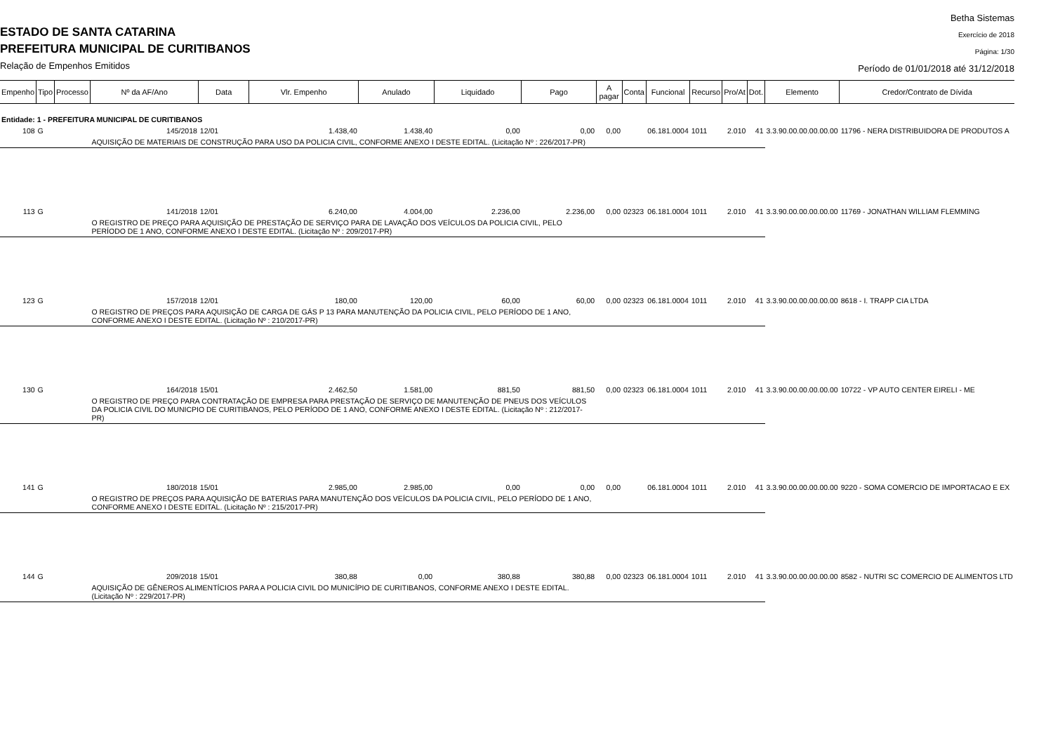ESTADO DE SANTA CATARINA
PREFEITURA MUNICIPAL DE CURITIBANOS
Relação de Empenhos Emitidos
Betha Sistemas
Exercício de 2018
Página: 1/30
Período de 01/01/2018 até 31/12/2018
| Empenho | Tipo | Processo | Nº da AF/Ano | Data | Vlr. Empenho | Anulado | Liquidado | Pago | A pagar | Conta | Funcional | Recurso | Pro/At | Dot. | Elemento | Credor/Contrato de Dívida |
| --- | --- | --- | --- | --- | --- | --- | --- | --- | --- | --- | --- | --- | --- | --- | --- | --- |
| Entidade: 1 - PREFEITURA MUNICIPAL DE CURITIBANOS | | | | | | | | | | | | | | | | |
| 108 | G | | 145/2018 | 12/01 | 1.438,40 | 1.438,40 | 0,00 | 0,00 | 0,00 | | 06.181.0004 | 1011 | 2.010 | 41 | 3.3.90.00.00.00.00.00 | 11796 - NERA DISTRIBUIDORA DE PRODUTOS A |
| | | | AQUISIÇÃO DE MATERIAIS DE CONSTRUÇÃO PARA USO DA POLICIA CIVIL, CONFORME ANEXO I DESTE EDITAL. (Licitação Nº : 226/2017-PR) | | | | | | | | | | | | | |
| 113 | G | | 141/2018 | 12/01 | 6.240,00 | 4.004,00 | 2.236,00 | 2.236,00 | 0,00 | 02323 | 06.181.0004 | 1011 | 2.010 | 41 | 3.3.90.00.00.00.00.00 | 11769 - JONATHAN WILLIAM FLEMMING |
| | | | O REGISTRO DE PREÇO PARA AQUISIÇÃO DE PRESTAÇÃO DE SERVIÇO PARA DE LAVAÇÃO DOS VEÍCULOS DA POLICIA CIVIL, PELO PERÍODO DE 1 ANO, CONFORME ANEXO I DESTE EDITAL. (Licitação Nº : 209/2017-PR) | | | | | | | | | | | | | |
| 123 | G | | 157/2018 | 12/01 | 180,00 | 120,00 | 60,00 | 60,00 | 0,00 | 02323 | 06.181.0004 | 1011 | 2.010 | 41 | 3.3.90.00.00.00.00.00 | 8618 - I. TRAPP CIA LTDA |
| | | | O REGISTRO DE PREÇOS PARA AQUISIÇÃO DE CARGA DE GÁS P 13 PARA MANUTENÇÃO DA POLICIA CIVIL, PELO PERÍODO DE 1 ANO, CONFORME ANEXO I DESTE EDITAL. (Licitação Nº : 210/2017-PR) | | | | | | | | | | | | | |
| 130 | G | | 164/2018 | 15/01 | 2.462,50 | 1.581,00 | 881,50 | 881,50 | 0,00 | 02323 | 06.181.0004 | 1011 | 2.010 | 41 | 3.3.90.00.00.00.00.00 | 10722 - VP AUTO CENTER EIRELI - ME |
| | | | O REGISTRO DE PREÇO PARA CONTRATAÇÃO DE EMPRESA PARA PRESTAÇÃO DE SERVIÇO DE MANUTENÇÃO DE PNEUS DOS VEÍCULOS DA POLICIA CIVIL DO MUNICPIO DE CURITIBANOS, PELO PERÍODO DE 1 ANO, CONFORME ANEXO I DESTE EDITAL. (Licitação Nº : 212/2017-PR) | | | | | | | | | | | | | |
| 141 | G | | 180/2018 | 15/01 | 2.985,00 | 2.985,00 | 0,00 | 0,00 | 0,00 | | 06.181.0004 | 1011 | 2.010 | 41 | 3.3.90.00.00.00.00.00 | 9220 - SOMA COMERCIO DE IMPORTACAO E EX |
| | | | O REGISTRO DE PREÇOS PARA AQUISIÇÃO DE BATERIAS PARA MANUTENÇÃO DOS VEÍCULOS DA POLICIA CIVIL, PELO PERÍODO DE 1 ANO, CONFORME ANEXO I DESTE EDITAL. (Licitação Nº : 215/2017-PR) | | | | | | | | | | | | | |
| 144 | G | | 209/2018 | 15/01 | 380,88 | 0,00 | 380,88 | 380,88 | 0,00 | 02323 | 06.181.0004 | 1011 | 2.010 | 41 | 3.3.90.00.00.00.00.00 | 8582 - NUTRI SC COMERCIO DE ALIMENTOS LTD |
| | | | AQUISIÇÃO DE GÊNEROS ALIMENTÍCIOS PARA A POLICIA CIVIL DO MUNICÍPIO DE CURITIBANOS, CONFORME ANEXO I DESTE EDITAL. (Licitação Nº : 229/2017-PR) | | | | | | | | | | | | | |